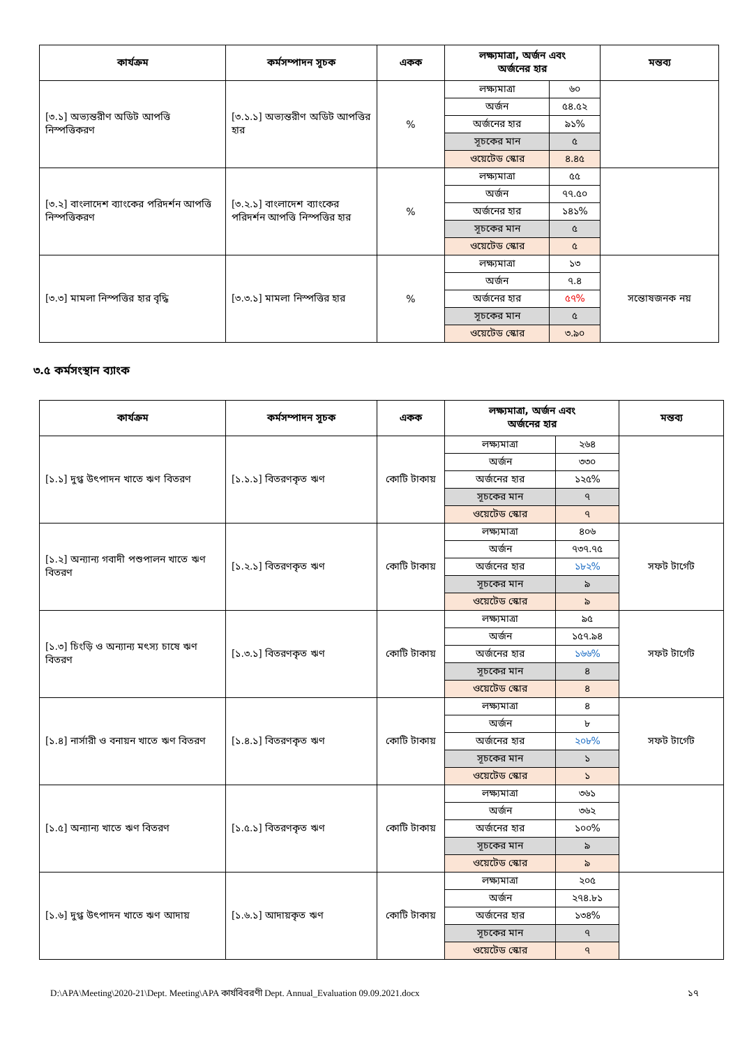| কার্যক্রম | কর্মসম্পাদন সূচক | একক | লক্ষ্যমাত্রা, অর্জন এবং অর্জনের হার | | মন্তব্য |
| --- | --- | --- | --- | --- | --- |
| [৩.১] অভ্যন্তরীণ অডিট আপত্তি নিস্পত্তিকরণ | [৩.১.১] অভ্যন্তরীণ অডিট আপত্তির হার | % | লক্ষ্যমাত্রা | ৬০ | |
| | | | অর্জন | ৫৪.৫২ | |
| | | | অর্জনের হার | ৯১% | |
| | | | সূচকের মান | ৫ | |
| | | | ওয়েটেড স্কোর | ৪.৪৫ | |
| [৩.২] বাংলাদেশ ব্যাংকের পরিদর্শন আপত্তি নিস্পত্তিকরণ | [৩.২.১] বাংলাদেশ ব্যাংকের পরিদর্শন আপত্তি নিস্পত্তির হার | % | লক্ষ্যমাত্রা | ৫৫ | |
| | | | অর্জন | ৭৭.৫০ | |
| | | | অর্জনের হার | ১৪১% | |
| | | | সূচকের মান | ৫ | |
| | | | ওয়েটেড স্কোর | ৫ | |
| [৩.৩] মামলা নিস্পত্তির হার বৃদ্ধি | [৩.৩.১] মামলা নিস্পত্তির হার | % | লক্ষ্যমাত্রা | ১৩ | সন্তোষজনক নয় |
| | | | অর্জন | ৭.৪ | |
| | | | অর্জনের হার | ৫৭% | |
| | | | সূচকের মান | ৫ | |
| | | | ওয়েটেড স্কোর | ৩.৯০ | |
৩.৫ কর্মসংস্থান ব্যাংক
| কার্যক্রম | কর্মসম্পাদন সূচক | একক | লক্ষ্যমাত্রা, অর্জন এবং অর্জনের হার | | মন্তব্য |
| --- | --- | --- | --- | --- | --- |
| [১.১] দুগ্ধ উৎপাদন খাতে ঋণ বিতরণ | [১.১.১] বিতরণকৃত ঋণ | কোটি টাকায় | লক্ষ্যমাত্রা | ২৬৪ | |
| | | | অর্জন | ৩৩০ | |
| | | | অর্জনের হার | ১২৫% | |
| | | | সূচকের মান | ৭ | |
| | | | ওয়েটেড স্কোর | ৭ | |
| [১.২] অন্যান্য গবাদী পশুপালন খাতে ঋণ বিতরণ | [১.২.১] বিতরণকৃত ঋণ | কোটি টাকায় | লক্ষ্যমাত্রা | ৪০৬ | সফট টার্গেট |
| | | | অর্জন | ৭৩৭.৭৫ | |
| | | | অর্জনের হার | ১৮২% | |
| | | | সূচকের মান | ৯ | |
| | | | ওয়েটেড স্কোর | ৯ | |
| [১.৩] চিংড়ি ও অন্যান্য মৎস্য চাষে ঋণ বিতরণ | [১.৩.১] বিতরণকৃত ঋণ | কোটি টাকায় | লক্ষ্যমাত্রা | ৯৫ | সফট টার্গেট |
| | | | অর্জন | ১৫৭.৯৪ | |
| | | | অর্জনের হার | ১৬৬% | |
| | | | সূচকের মান | ৪ | |
| | | | ওয়েটেড স্কোর | ৪ | |
| [১.৪] নার্সারী ও বনায়ন খাতে ঋণ বিতরণ | [১.৪.১] বিতরণকৃত ঋণ | কোটি টাকায় | লক্ষ্যমাত্রা | ৪ | সফট টার্গেট |
| | | | অর্জন | ৮ | |
| | | | অর্জনের হার | ২০৮% | |
| | | | সূচকের মান | ১ | |
| | | | ওয়েটেড স্কোর | ১ | |
| [১.৫] অন্যান্য খাতে ঋণ বিতরণ | [১.৫.১] বিতরণকৃত ঋণ | কোটি টাকায় | লক্ষ্যমাত্রা | ৩৬১ | |
| | | | অর্জন | ৩৬২ | |
| | | | অর্জনের হার | ১০০% | |
| | | | সূচকের মান | ৯ | |
| | | | ওয়েটেড স্কোর | ৯ | |
| [১.৬] দুগ্ধ উৎপাদন খাতে ঋণ আদায় | [১.৬.১] আদায়কৃত ঋণ | কোটি টাকায় | লক্ষ্যমাত্রা | ২০৫ | |
| | | | অর্জন | ২৭৪.৮১ | |
| | | | অর্জনের হার | ১৩৪% | |
| | | | সূচকের মান | ৭ | |
| | | | ওয়েটেড স্কোর | ৭ | |
D:\APA\Meeting\2020-21\Dept. Meeting\APA কার্যবিবরণী Dept. Annual_Evaluation 09.09.2021.docx ১৭